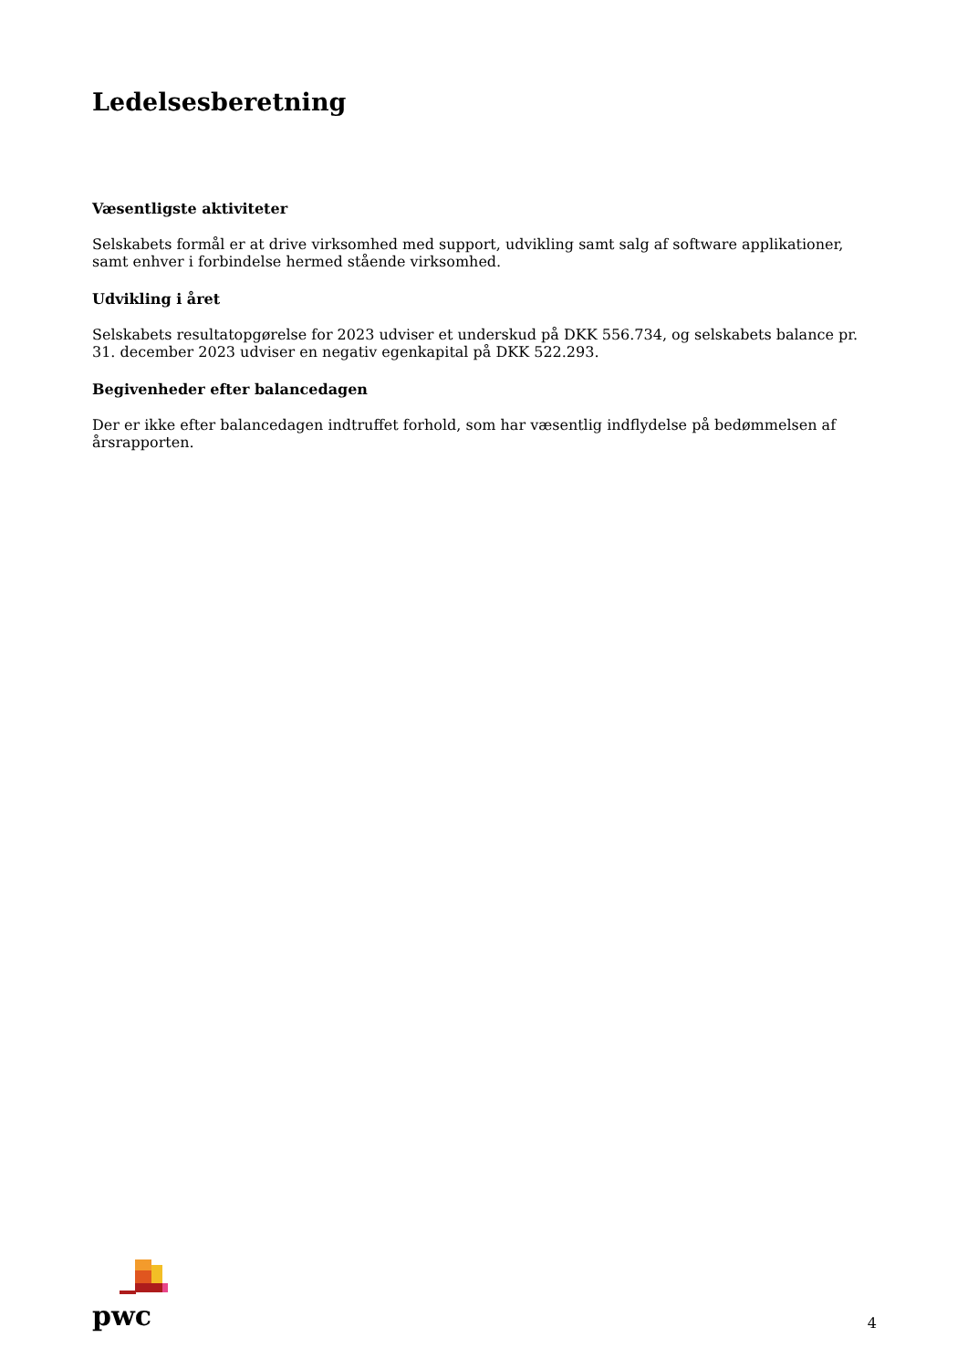Ledelsesberetning
Væsentligste aktiviteter
Selskabets formål er at drive virksomhed med support, udvikling samt salg af software applikationer, samt enhver i forbindelse hermed stående virksomhed.
Udvikling i året
Selskabets resultatopgørelse for 2023 udviser et underskud på DKK 556.734, og selskabets balance pr. 31. december 2023 udviser en negativ egenkapital på DKK 522.293.
Begivenheder efter balancedagen
Der er ikke efter balancedagen indtruffet forhold, som har væsentlig indflydelse på bedømmelsen af årsrapporten.
pwc
4